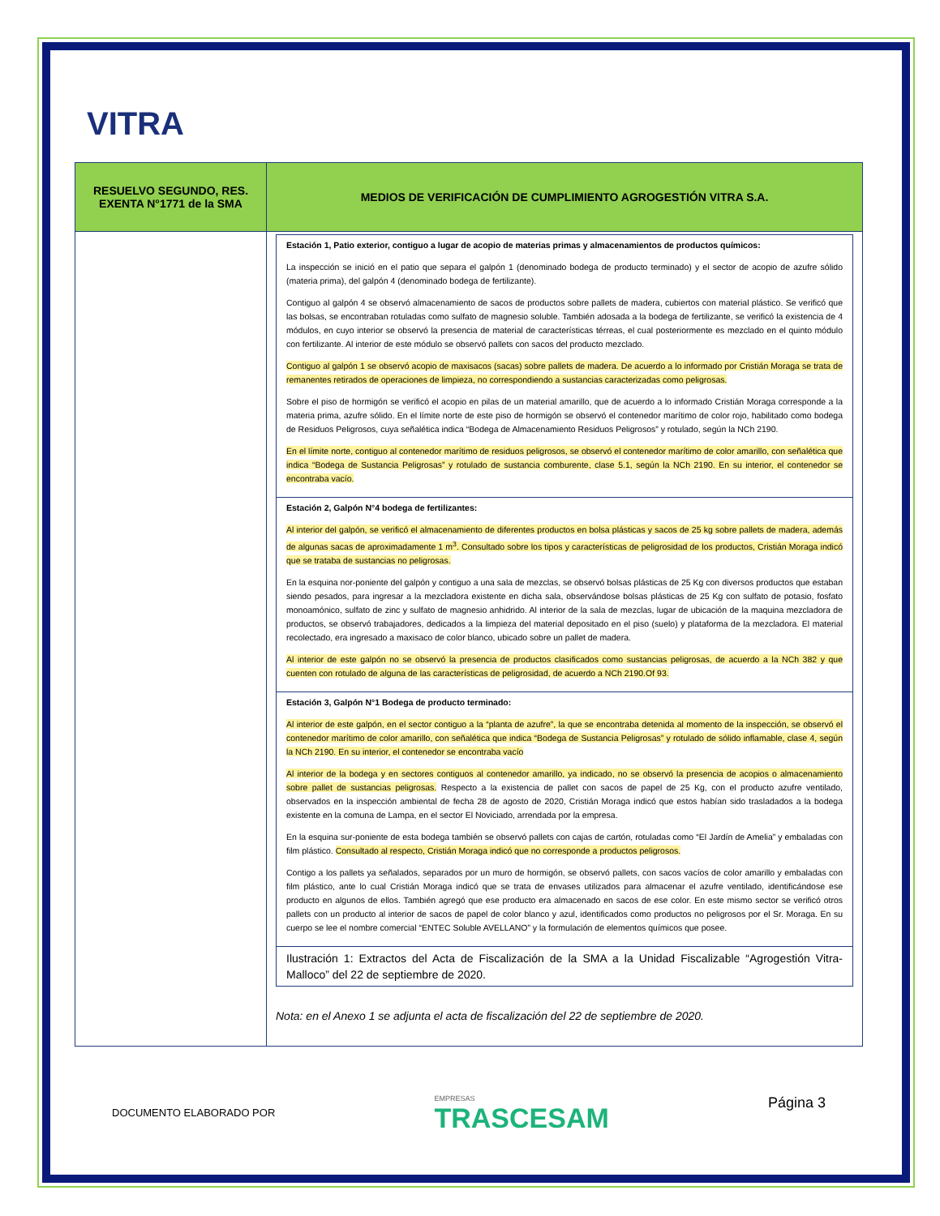VITRA
| RESUELVO SEGUNDO, RES. EXENTA N°1771 de la SMA | MEDIOS DE VERIFICACIÓN DE CUMPLIMIENTO AGROGESTIÓN VITRA S.A. |
| --- | --- |
| | / Estación 1, Patio exterior, contiguo a lugar de acopio de materias primas y almacenamientos de productos químicos: La inspección se inició en el patio que separa el galpón 1 (denominado bodega de producto terminado) y el sector de acopio de azufre sólido (materia prima), del galpón 4 (denominado bodega de fertilizante). Contiguo al galpón 4 se observó almacenamiento de sacos de productos sobre pallets de madera, cubiertos con material plástico. Se verificó que las bolsas, se encontraban rotuladas como sulfato de magnesio soluble. También adosada a la bodega de fertilizante, se verificó la existencia de 4 módulos, en cuyo interior se observó la presencia de material de características térreas, el cual posteriormente es mezclado en el quinto módulo con fertilizante. Al interior de este módulo se observó pallets con sacos del producto mezclado. Contiguo al galpón 1 se observó acopio de maxisacos (sacas) sobre pallets de madera. De acuerdo a lo informado por Cristián Moraga se trata de remanentes retirados de operaciones de limpieza, no correspondiendo a sustancias caracterizadas como peligrosas. Sobre el piso de hormigón se verificó el acopio en pilas de un material amarillo, que de acuerdo a lo informado Cristián Moraga corresponde a la materia prima, azufre sólido. En el límite norte de este piso de hormigón se observó el contenedor marítimo de color rojo, habilitado como bodega de Residuos Peligrosos, cuya señalética indica “Bodega de Almacenamiento Residuos Peligrosos” y rotulado, según la NCh 2190. En el límite norte, contiguo al contenedor marítimo de residuos peligrosos, se observó el contenedor marítimo de color amarillo, con señalética que indica “Bodega de Sustancia Peligrosas” y rotulado de sustancia comburente, clase 5.1, según la NCh 2190. En su interior, el contenedor se encontraba vacío. / / Estación 2, Galpón N°4 bodega de fertilizantes: Al interior del galpón, se verificó el almacenamiento de diferentes productos en bolsa plásticas y sacos de 25 kg sobre pallets de madera, además de algunas sacas de aproximadamente 1 m<sup>3</sup>. Consultado sobre los tipos y características de peligrosidad de los productos, Cristián Moraga indicó que se trataba de sustancias no peligrosas. En la esquina nor-poniente del galpón y contiguo a una sala de mezclas, se observó bolsas plásticas de 25 Kg con diversos productos que estaban siendo pesados, para ingresar a la mezcladora existente en dicha sala, observándose bolsas plásticas de 25 Kg con sulfato de potasio, fosfato monoamónico, sulfato de zinc y sulfato de magnesio anhidrido. Al interior de la sala de mezclas, lugar de ubicación de la maquina mezcladora de productos, se observó trabajadores, dedicados a la limpieza del material depositado en el piso (suelo) y plataforma de la mezcladora. El material recolectado, era ingresado a maxisaco de color blanco, ubicado sobre un pallet de madera. Al interior de este galpón no se observó la presencia de productos clasificados como sustancias peligrosas, de acuerdo a la NCh 382 y que cuenten con rotulado de alguna de las características de peligrosidad, de acuerdo a NCh 2190.Of 93. / / Estación 3, Galpón N°1 Bodega de producto terminado: Al interior de este galpón, en el sector contiguo a la “planta de azufre”, la que se encontraba detenida al momento de la inspección, se observó el contenedor marítimo de color amarillo, con señalética que indica “Bodega de Sustancia Peligrosas” y rotulado de sólido inflamable, clase 4, según la NCh 2190. En su interior, el contenedor se encontraba vacío Al interior de la bodega y en sectores contiguos al contenedor amarillo, ya indicado, no se observó la presencia de acopios o almacenamiento sobre pallet de sustancias peligrosas. Respecto a la existencia de pallet con sacos de papel de 25 Kg, con el producto azufre ventilado, observados en la inspección ambiental de fecha 28 de agosto de 2020, Cristián Moraga indicó que estos habían sido trasladados a la bodega existente en la comuna de Lampa, en el sector El Noviciado, arrendada por la empresa. En la esquina sur-poniente de esta bodega también se observó pallets con cajas de cartón, rotuladas como “El Jardín de Amelia” y embaladas con film plástico. Consultado al respecto, Cristián Moraga indicó que no corresponde a productos peligrosos. Contigo a los pallets ya señalados, separados por un muro de hormigón, se observó pallets, con sacos vacíos de color amarillo y embaladas con film plástico, ante lo cual Cristián Moraga indicó que se trata de envases utilizados para almacenar el azufre ventilado, identificándose ese producto en algunos de ellos. También agregó que ese producto era almacenado en sacos de ese color. En este mismo sector se verificó otros pallets con un producto al interior de sacos de papel de color blanco y azul, identificados como productos no peligrosos por el Sr. Moraga. En su cuerpo se lee el nombre comercial “ENTEC Soluble AVELLANO” y la formulación de elementos químicos que posee. / / Ilustración 1: Extractos del Acta de Fiscalización de la SMA a la Unidad Fiscalizable “Agrogestión Vitra-Malloco” del 22 de septiembre de 2020. / Nota: en el Anexo 1 se adjunta el acta de fiscalización del 22 de septiembre de 2020. |
DOCUMENTO ELABORADO POR
EMPRESAS
TRASCESAM
Página 3